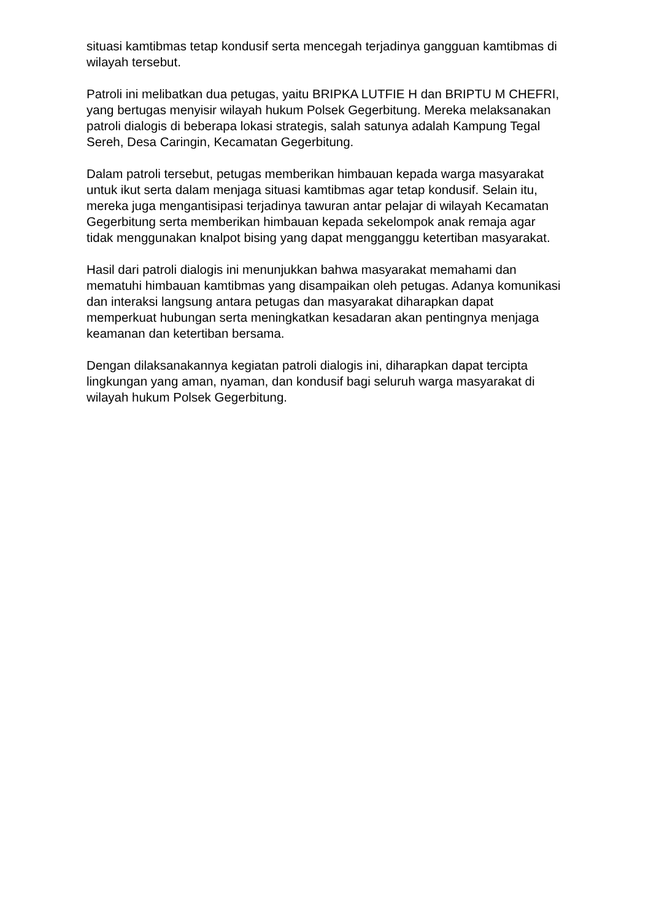situasi kamtibmas tetap kondusif serta mencegah terjadinya gangguan kamtibmas di wilayah tersebut.
Patroli ini melibatkan dua petugas, yaitu BRIPKA LUTFIE H dan BRIPTU M CHEFRI, yang bertugas menyisir wilayah hukum Polsek Gegerbitung. Mereka melaksanakan patroli dialogis di beberapa lokasi strategis, salah satunya adalah Kampung Tegal Sereh, Desa Caringin, Kecamatan Gegerbitung.
Dalam patroli tersebut, petugas memberikan himbauan kepada warga masyarakat untuk ikut serta dalam menjaga situasi kamtibmas agar tetap kondusif. Selain itu, mereka juga mengantisipasi terjadinya tawuran antar pelajar di wilayah Kecamatan Gegerbitung serta memberikan himbauan kepada sekelompok anak remaja agar tidak menggunakan knalpot bising yang dapat mengganggu ketertiban masyarakat.
Hasil dari patroli dialogis ini menunjukkan bahwa masyarakat memahami dan mematuhi himbauan kamtibmas yang disampaikan oleh petugas. Adanya komunikasi dan interaksi langsung antara petugas dan masyarakat diharapkan dapat memperkuat hubungan serta meningkatkan kesadaran akan pentingnya menjaga keamanan dan ketertiban bersama.
Dengan dilaksanakannya kegiatan patroli dialogis ini, diharapkan dapat tercipta lingkungan yang aman, nyaman, dan kondusif bagi seluruh warga masyarakat di wilayah hukum Polsek Gegerbitung.